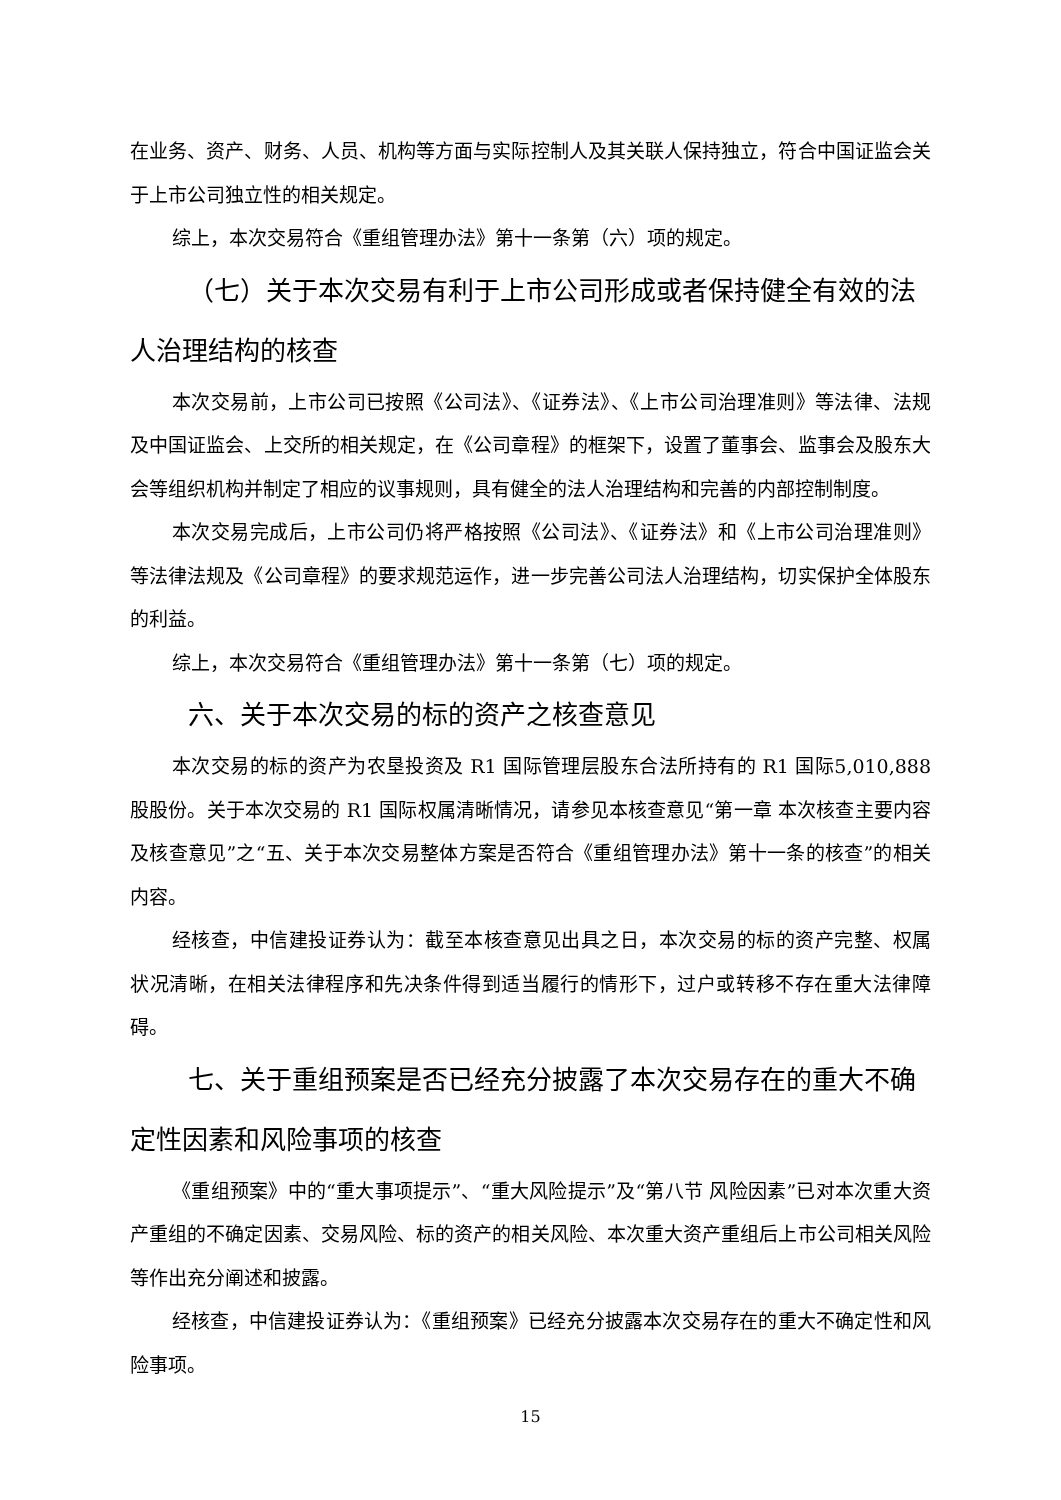在业务、资产、财务、人员、机构等方面与实际控制人及其关联人保持独立，符合中国证监会关于上市公司独立性的相关规定。
综上，本次交易符合《重组管理办法》第十一条第（六）项的规定。
（七）关于本次交易有利于上市公司形成或者保持健全有效的法人治理结构的核查
本次交易前，上市公司已按照《公司法》、《证券法》、《上市公司治理准则》等法律、法规及中国证监会、上交所的相关规定，在《公司章程》的框架下，设置了董事会、监事会及股东大会等组织机构并制定了相应的议事规则，具有健全的法人治理结构和完善的内部控制制度。
本次交易完成后，上市公司仍将严格按照《公司法》、《证券法》和《上市公司治理准则》等法律法规及《公司章程》的要求规范运作，进一步完善公司法人治理结构，切实保护全体股东的利益。
综上，本次交易符合《重组管理办法》第十一条第（七）项的规定。
六、关于本次交易的标的资产之核查意见
本次交易的标的资产为农垦投资及 R1 国际管理层股东合法所持有的 R1 国际5,010,888 股股份。关于本次交易的 R1 国际权属清晰情况，请参见本核查意见“第一章 本次核查主要内容及核查意见”之“五、关于本次交易整体方案是否符合《重组管理办法》第十一条的核查”的相关内容。
经核查，中信建投证券认为：截至本核查意见出具之日，本次交易的标的资产完整、权属状况清晰，在相关法律程序和先决条件得到适当履行的情形下，过户或转移不存在重大法律障碍。
七、关于重组预案是否已经充分披露了本次交易存在的重大不确定性因素和风险事项的核查
《重组预案》中的“重大事项提示”、“重大风险提示”及“第八节 风险因素”已对本次重大资产重组的不确定因素、交易风险、标的资产的相关风险、本次重大资产重组后上市公司相关风险等作出充分阐述和披露。
经核查，中信建投证券认为：《重组预案》已经充分披露本次交易存在的重大不确定性和风险事项。
15